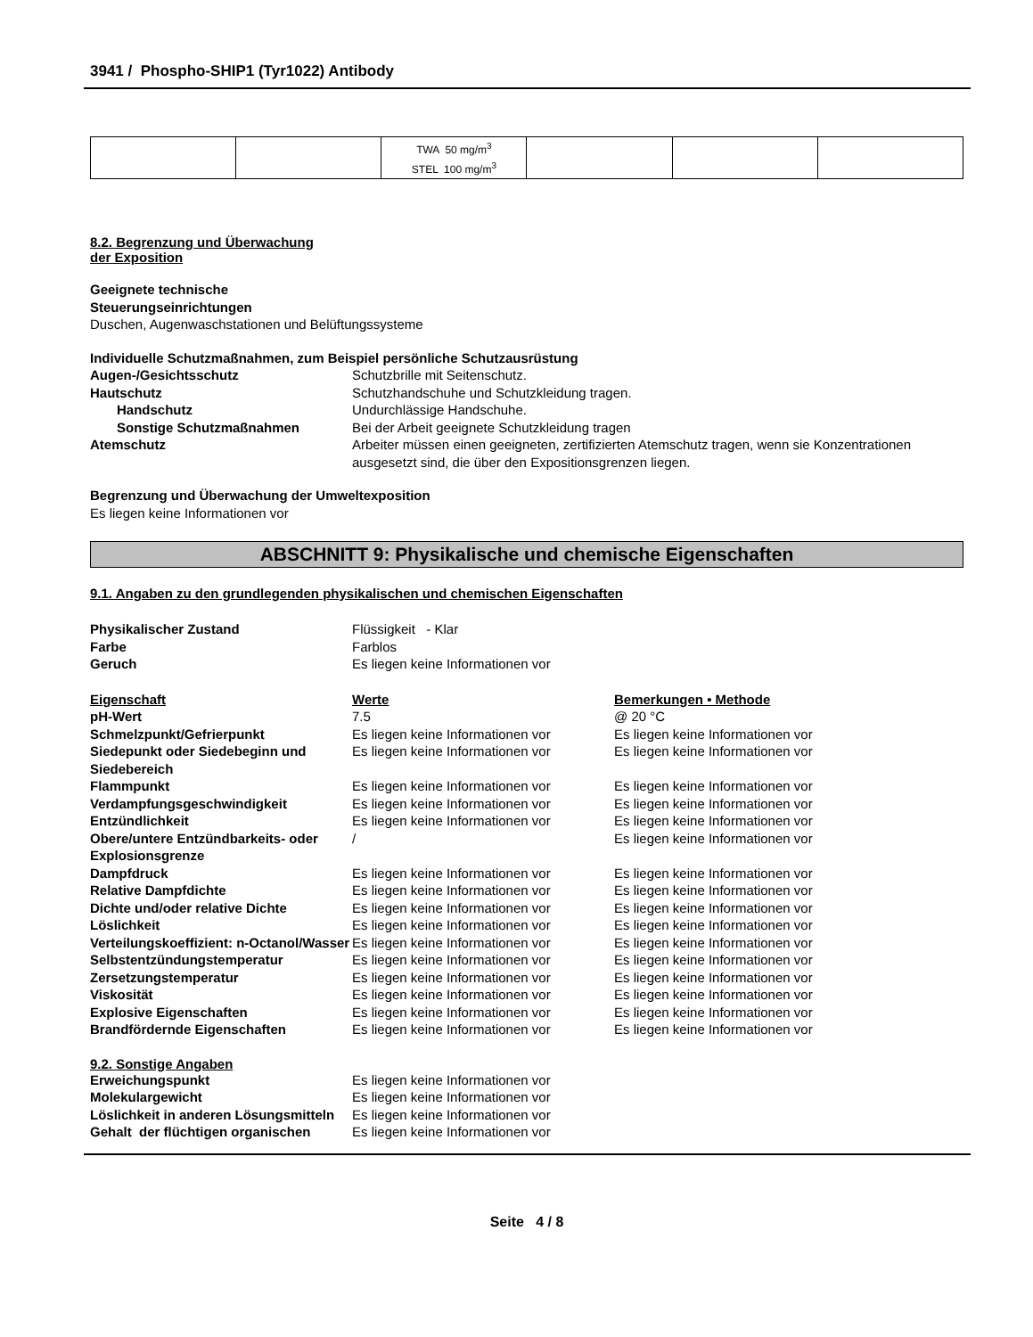3941 / Phospho-SHIP1 (Tyr1022) Antibody
| | | TWA 50 mg/m<sup>3</sup> STEL 100 mg/m<sup>3</sup> | | | |
8.2. Begrenzung und Überwachung
der Exposition
Geeignete technische
Steuerungseinrichtungen
Duschen, Augenwaschstationen und Belüftungssysteme
Individuelle Schutzmaßnahmen, zum Beispiel persönliche Schutzausrüstung
Augen-/Gesichtsschutz
Schutzbrille mit Seitenschutz.
Hautschutz
Schutzhandschuhe und Schutzkleidung tragen.
Handschutz
Undurchlässige Handschuhe.
Sonstige Schutzmaßnahmen
Bei der Arbeit geeignete Schutzkleidung tragen
Atemschutz
Arbeiter müssen einen geeigneten, zertifizierten Atemschutz tragen, wenn sie Konzentrationen ausgesetzt sind, die über den Expositionsgrenzen liegen.
Begrenzung und Überwachung der Umweltexposition
Es liegen keine Informationen vor
ABSCHNITT 9: Physikalische und chemische Eigenschaften
9.1. Angaben zu den grundlegenden physikalischen und chemischen Eigenschaften
Physikalischer Zustand
Flüssigkeit - Klar
Farbe
Farblos
Geruch
Es liegen keine Informationen vor
Eigenschaft
Werte
Bemerkungen • Methode
pH-Wert
7.5
@ 20 °C
Schmelzpunkt/Gefrierpunkt
Es liegen keine Informationen vor
Es liegen keine Informationen vor
Siedepunkt oder Siedebeginn und Siedebereich
Es liegen keine Informationen vor
Es liegen keine Informationen vor
Flammpunkt
Es liegen keine Informationen vor
Es liegen keine Informationen vor
Verdampfungsgeschwindigkeit
Es liegen keine Informationen vor
Es liegen keine Informationen vor
Entzündlichkeit
Es liegen keine Informationen vor
Es liegen keine Informationen vor
Obere/untere Entzündbarkeits- oder Explosionsgrenze
/
Es liegen keine Informationen vor
Dampfdruck
Es liegen keine Informationen vor
Es liegen keine Informationen vor
Relative Dampfdichte
Es liegen keine Informationen vor
Es liegen keine Informationen vor
Dichte und/oder relative Dichte
Es liegen keine Informationen vor
Es liegen keine Informationen vor
Löslichkeit
Es liegen keine Informationen vor
Es liegen keine Informationen vor
Verteilungskoeffizient: n-Octanol/Wasser
Es liegen keine Informationen vor
Es liegen keine Informationen vor
Selbstentzündungstemperatur
Es liegen keine Informationen vor
Es liegen keine Informationen vor
Zersetzungstemperatur
Es liegen keine Informationen vor
Es liegen keine Informationen vor
Viskosität
Es liegen keine Informationen vor
Es liegen keine Informationen vor
Explosive Eigenschaften
Es liegen keine Informationen vor
Es liegen keine Informationen vor
Brandfördernde Eigenschaften
Es liegen keine Informationen vor
Es liegen keine Informationen vor
9.2. Sonstige Angaben
Erweichungspunkt
Es liegen keine Informationen vor
Molekulargewicht
Es liegen keine Informationen vor
Löslichkeit in anderen Lösungsmitteln
Es liegen keine Informationen vor
Gehalt der flüchtigen organischen
Es liegen keine Informationen vor
Seite 4 / 8